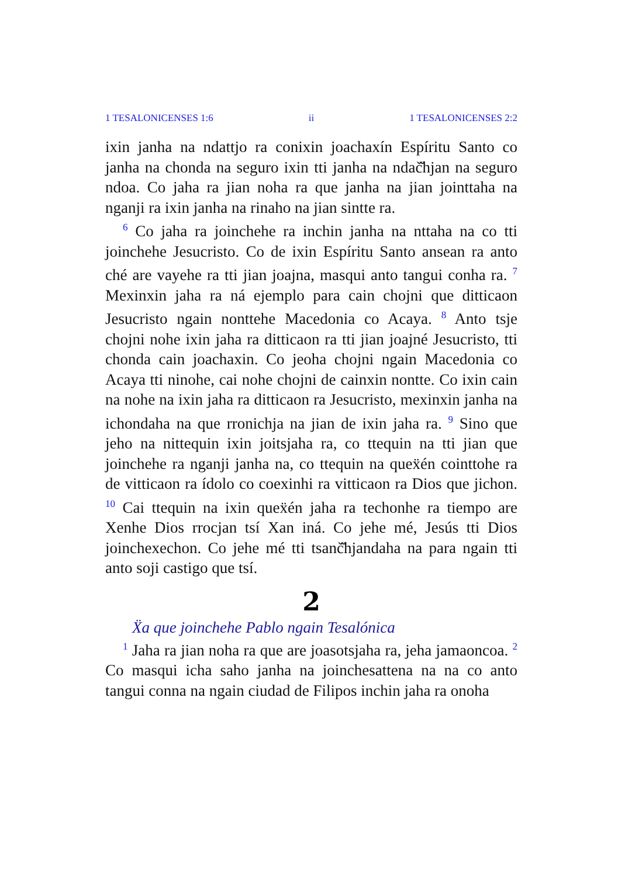1 TESALONICENSES 1:6 ii 1 TESALONICENSES 2:2
ixin janha na ndattjo ra conixin joachaxín Espíritu Santo co janha na chonda na seguro ixin tti janha na ndač̌hjan na seguro ndoa. Co jaha ra jian noha ra que janha na jian jointtaha na nganji ra ixin janha na rinaho na jian sintte ra.
<sup>6</sup> Co jaha ra joinchehe ra inchin janha na nttaha na co tti joinchehe Jesucristo. Co de ixin Espíritu Santo ansean ra anto ché are vayehe ra tti jian joajna, masqui anto tangui conha ra. <sup>7</sup> Mexinxin jaha ra ná ejemplo para cain chojni que ditticaon Jesucristo ngain nonttehe Macedonia co Acaya. <sup>8</sup> Anto tsje chojni nohe ixin jaha ra ditticaon ra tti jian joajné Jesucristo, tti chonda cain joachaxin. Co jeoha chojni ngain Macedonia co Acaya tti ninohe, cai nohe chojni de cainxin nontte. Co ixin cain na nohe na ixin jaha ra ditticaon ra Jesucristo, mexinxin janha na ichondaha na que rronichja na jian de ixin jaha ra. <sup>9</sup> Sino que jeho na nittequin ixin joitsjaha ra, co ttequin na tti jian que joinchehe ra nganji janha na, co ttequin na queẍén cointtohe ra de vitticaon ra ídolo co coexinhi ra vitticaon ra Dios que jichon. <sup>10</sup> Cai ttequin na ixin queẍén jaha ra techonhe ra tiempo are Xenhe Dios rrocjan tsí Xan iná. Co jehe mé, Jesús tti Dios joinchexechon. Co jehe mé tti tsanč̌hjandaha na para ngain tti anto soji castigo que tsí.
2
Ẍa que joinchehe Pablo ngain Tesalónica
<sup>1</sup> Jaha ra jian noha ra que are joasotsjaha ra, jeha jamaoncoa. <sup>2</sup> Co masqui icha saho janha na joinchesattena na na co anto tangui conna na ngain ciudad de Filipos inchin jaha ra onoha